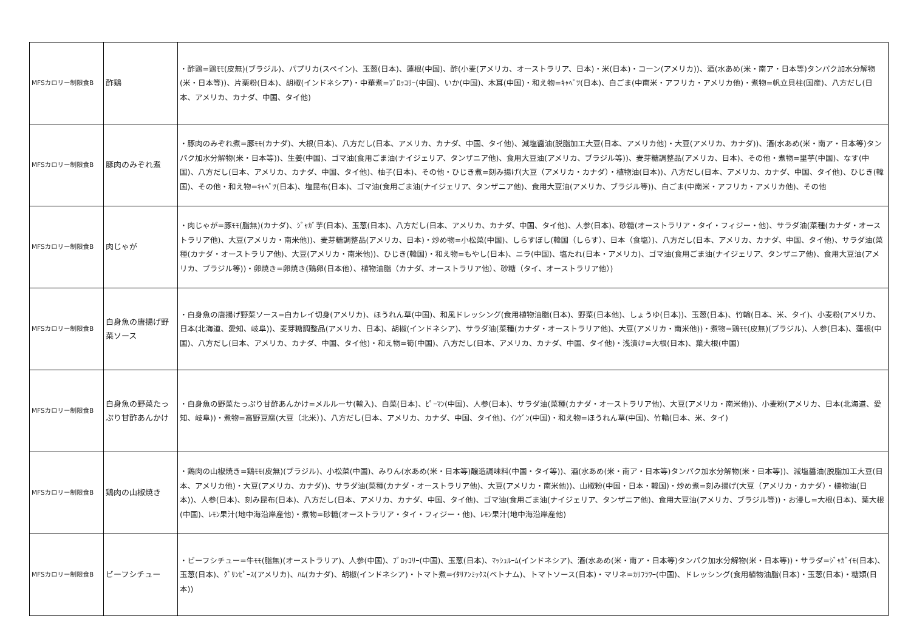| MFSカロリー制限食B | 酢鶏 | ・酢鶏=鶏ﾓﾓ(皮無)(ブラジル)、パプリカ(スペイン)、玉葱(日本)、蓮根(中国)、酢(小麦(アメリカ、オーストラリア、日本)・米(日本)・コーン(アメリカ))、酒(水あめ(米・南ア・日本等)タンパク加水分解物(米・日本等))、片栗粉(日本)、胡椒(インドネシア)・中華煮=ﾌﾞﾛｯｺﾘｰ(中国)、いか(中国)、木耳(中国)・和え物=ｷｬﾍﾞﾂ(日本)、白ごま(中南米・アフリカ・アメリカ他)・煮物=帆立貝柱(国産)、八方だし(日本、アメリカ、カナダ、中国、タイ他) |
| MFSカロリー制限食B | 豚肉のみぞれ煮 | ・豚肉のみぞれ煮=豚ﾓﾓ(カナダ)、大根(日本)、八方だし(日本、アメリカ、カナダ、中国、タイ他)、減塩醤油(脱脂加工大豆(日本、アメリカ他)・大豆(アメリカ、カナダ))、酒(水あめ(米・南ア・日本等)タンパク加水分解物(米・日本等))、生姜(中国)、ゴマ油(食用ごま油(ナイジェリア、タンザニア他)、食用大豆油(アメリカ、ブラジル等))、麦芽糖調整品(アメリカ、日本)、その他・煮物=里芋(中国)、なす(中国)、八方だし(日本、アメリカ、カナダ、中国、タイ他)、柚子(日本)、その他・ひじき煮=刻み揚げ(大豆（アメリカ・カナダ）・植物油(日本))、八方だし(日本、アメリカ、カナダ、中国、タイ他)、ひじき(韓国)、その他・和え物=ｷｬﾍﾞﾂ(日本)、塩昆布(日本)、ゴマ油(食用ごま油(ナイジェリア、タンザニア他)、食用大豆油(アメリカ、ブラジル等))、白ごま(中南米・アフリカ・アメリカ他)、その他 |
| MFSカロリー制限食B | 肉じゃが | ・肉じゃが=豚ﾓﾓ(脂無)(カナダ)、ｼﾞｬｶﾞ芋(日本)、玉葱(日本)、八方だし(日本、アメリカ、カナダ、中国、タイ他)、人参(日本)、砂糖(オーストラリア・タイ・フィジー・他)、サラダ油(菜種(カナダ・オーストラリア他)、大豆(アメリカ・南米他))、麦芽糖調整品(アメリカ、日本)・炒め物=小松菜(中国)、しらすぼし(韓国（しらす）、日本（食塩）)、八方だし(日本、アメリカ、カナダ、中国、タイ他)、サラダ油(菜種(カナダ・オーストラリア他)、大豆(アメリカ・南米他))、ひじき(韓国)・和え物=もやし(日本)、ニラ(中国)、塩たれ(日本・アメリカ)、ゴマ油(食用ごま油(ナイジェリア、タンザニア他)、食用大豆油(アメリカ、ブラジル等))・卵焼き=卵焼き(鶏卵(日本他）、植物油脂（カナダ、オーストラリア他）、砂糖（タイ、オーストラリア他）) |
| MFSカロリー制限食B | 白身魚の唐揚げ野菜ソース | ・白身魚の唐揚げ野菜ソース=白カレイ切身(アメリカ)、ほうれん草(中国)、和風ドレッシング(食用植物油脂(日本)、野菜(日本他)、しょうゆ(日本))、玉葱(日本)、竹輪(日本、米、タイ)、小麦粉(アメリカ、日本(北海道、愛知、岐阜))、麦芽糖調整品(アメリカ、日本)、胡椒(インドネシア)、サラダ油(菜種(カナダ・オーストラリア他)、大豆(アメリカ・南米他))・煮物=鶏ﾓﾓ(皮無)(ブラジル)、人参(日本)、蓮根(中国)、八方だし(日本、アメリカ、カナダ、中国、タイ他)・和え物=筍(中国)、八方だし(日本、アメリカ、カナダ、中国、タイ他)・浅漬け=大根(日本)、葉大根(中国) |
| MFSカロリー制限食B | 白身魚の野菜たっぷり甘酢あんかけ | ・白身魚の野菜たっぷり甘酢あんかけ=メルルーサ(輸入)、白菜(日本)、ﾋﾟｰﾏﾝ(中国)、人参(日本)、サラダ油(菜種(カナダ・オーストラリア他)、大豆(アメリカ・南米他))、小麦粉(アメリカ、日本(北海道、愛知、岐阜))・煮物=高野豆腐(大豆（北米）)、八方だし(日本、アメリカ、カナダ、中国、タイ他)、ｲﾝｹﾞﾝ(中国)・和え物=ほうれん草(中国)、竹輪(日本、米、タイ) |
| MFSカロリー制限食B | 鶏肉の山椒焼き | ・鶏肉の山椒焼き=鶏ﾓﾓ(皮無)(ブラジル)、小松菜(中国)、みりん(水あめ(米・日本等)醸造調味料(中国・タイ等))、酒(水あめ(米・南ア・日本等)タンパク加水分解物(米・日本等))、減塩醤油(脱脂加工大豆(日本、アメリカ他)・大豆(アメリカ、カナダ))、サラダ油(菜種(カナダ・オーストラリア他)、大豆(アメリカ・南米他))、山椒粉(中国・日本・韓国)・炒め煮=刻み揚げ(大豆（アメリカ・カナダ）・植物油(日本))、人参(日本)、刻み昆布(日本)、八方だし(日本、アメリカ、カナダ、中国、タイ他)、ゴマ油(食用ごま油(ナイジェリア、タンザニア他)、食用大豆油(アメリカ、ブラジル等))・お浸し=大根(日本)、葉大根(中国)、ﾚﾓﾝ果汁(地中海沿岸産他)・煮物=砂糖(オーストラリア・タイ・フィジー・他)、ﾚﾓﾝ果汁(地中海沿岸産他) |
| MFSカロリー制限食B | ビーフシチュー | ・ビーフシチュー=牛ﾓﾓ(脂無)(オーストラリア)、人参(中国)、ﾌﾞﾛｯｺﾘｰ(中国)、玉葱(日本)、ﾏｯｼｭﾙｰﾑ(インドネシア)、酒(水あめ(米・南ア・日本等)タンパク加水分解物(米・日本等))・サラダ=ｼﾞｬｶﾞｲﾓ(日本)、玉葱(日本)、ｸﾞﾘﾝﾋﾟｰｽ(アメリカ)、ﾊﾑ(カナダ)、胡椒(インドネシア)・トマト煮=ｲﾀﾘｱﾝﾐｯｸｽ(ベトナム)、トマトソース(日本)・マリネ=ｶﾘﾌﾗﾜｰ(中国)、ドレッシング(食用植物油脂(日本)・玉葱(日本)・糖類(日本)) |